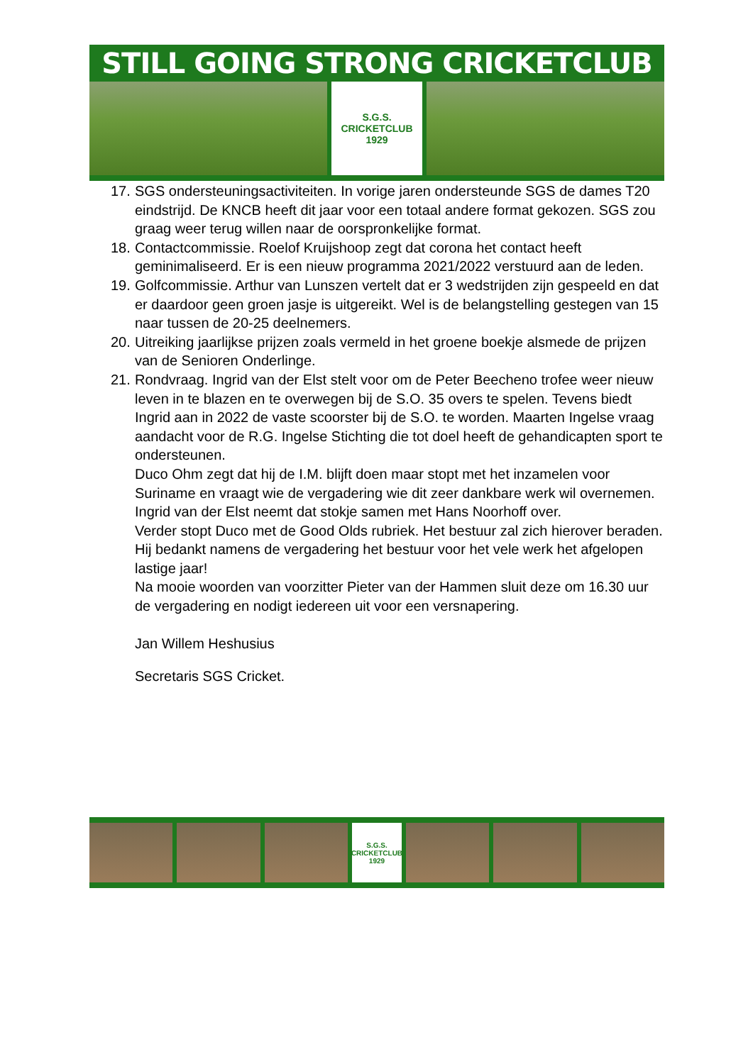STILL GOING STRONG CRICKETCLUB
S.G.S.
CRICKETCLUB
1929
17. SGS ondersteuningsactiviteiten. In vorige jaren ondersteunde SGS de dames T20 eindstrijd. De KNCB heeft dit jaar voor een totaal andere format gekozen. SGS zou graag weer terug willen naar de oorspronkelijke format.
18. Contactcommissie. Roelof Kruijshoop zegt dat corona het contact heeft geminimaliseerd. Er is een nieuw programma 2021/2022 verstuurd aan de leden.
19. Golfcommissie. Arthur van Lunszen vertelt dat er 3 wedstrijden zijn gespeeld en dat er daardoor geen groen jasje is uitgereikt. Wel is de belangstelling gestegen van 15 naar tussen de 20-25 deelnemers.
20. Uitreiking jaarlijkse prijzen zoals vermeld in het groene boekje alsmede de prijzen van de Senioren Onderlinge.
21. Rondvraag. Ingrid van der Elst stelt voor om de Peter Beecheno trofee weer nieuw leven in te blazen en te overwegen bij de S.O. 35 overs te spelen. Tevens biedt Ingrid aan in 2022 de vaste scoorster bij de S.O. te worden. Maarten Ingelse vraag aandacht voor de R.G. Ingelse Stichting die tot doel heeft de gehandicapten sport te ondersteunen.
Duco Ohm zegt dat hij de I.M. blijft doen maar stopt met het inzamelen voor Suriname en vraagt wie de vergadering wie dit zeer dankbare werk wil overnemen. Ingrid van der Elst neemt dat stokje samen met Hans Noorhoff over.
Verder stopt Duco met de Good Olds rubriek. Het bestuur zal zich hierover beraden. Hij bedankt namens de vergadering het bestuur voor het vele werk het afgelopen lastige jaar!
Na mooie woorden van voorzitter Pieter van der Hammen sluit deze om 16.30 uur de vergadering en nodigt iedereen uit voor een versnapering.
Jan Willem Heshusius
Secretaris SGS Cricket.
S.G.S.
CRICKETCLUB
1929